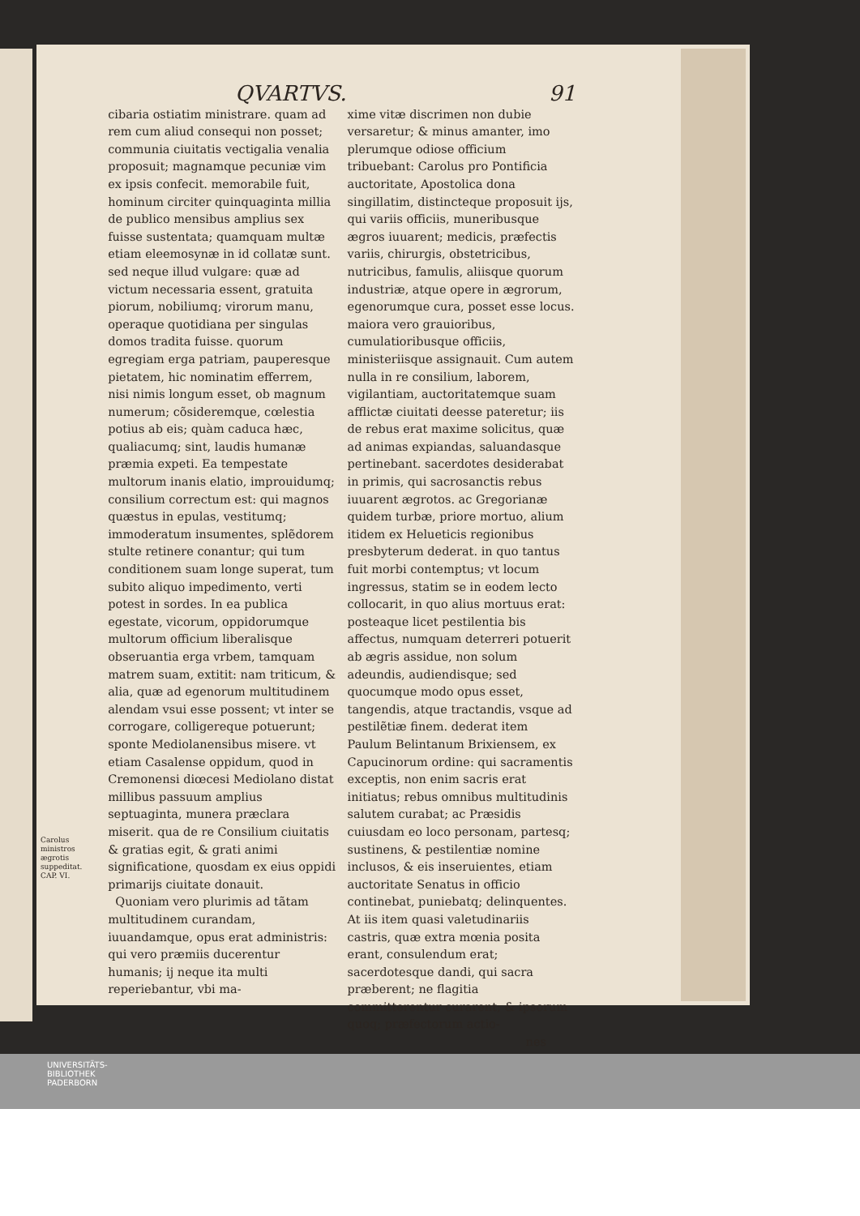QVARTVS. 91
Carolus ministros ægrotis suppeditat.
CAP. VI.
cibaria ostiatim ministrare. quam ad rem cum aliud consequi non posset; communia ciuitatis vectigalia venalia proposuit; magnamque pecuniæ vim ex ipsis confecit. memorabile fuit, hominum circiter quinquaginta millia de publico mensibus amplius sex fuisse sustentata; quamquam multæ etiam eleemosynæ in id collatæ sunt. sed neque illud vulgare: quæ ad victum necessaria essent, gratuita piorum, nobiliumq; virorum manu, operaque quotidiana per singulas domos tradita fuisse. quorum egregiam erga patriam, pauperesque pietatem, hic nominatim efferrem, nisi nimis longum esset, ob magnum numerum; cõsideremque, cœlestia potius ab eis; quàm caduca hæc, qualiacumq; sint, laudis humanæ præmia expeti. Ea tempestate multorum inanis elatio, improuidumq; consilium correctum est: qui magnos quæstus in epulas, vestitumq; immoderatum insumentes, splẽdorem stulte retinere conantur; qui tum conditionem suam longe superat, tum subito aliquo impedimento, verti potest in sordes. In ea publica egestate, vicorum, oppidorumque multorum officium liberalisque obseruantia erga vrbem, tamquam matrem suam, extitit: nam triticum, & alia, quæ ad egenorum multitudinem alendam vsui esse possent; vt inter se corrogare, colligereque potuerunt; sponte Mediolanensibus misere. vt etiam Casalense oppidum, quod in Cremonensi diœcesi Mediolano distat millibus passuum amplius septuaginta, munera præclara miserit. qua de re Consilium ciuitatis & gratias egit, & grati animi significatione, quosdam ex eius oppidi primarijs ciuitate donauit.
Quoniam vero plurimis ad tãtam multitudinem curandam, iuuandamque, opus erat administris: qui vero præmiis ducerentur humanis; ij neque ita multi reperiebantur, vbi ma-
xime vitæ discrimen non dubie versaretur; & minus amanter, imo plerumque odiose officium tribuebant: Carolus pro Pontificia auctoritate, Apostolica dona singillatim, distincteque proposuit ijs, qui variis officiis, muneribusque ægros iuuarent; medicis, præfectis variis, chirurgis, obstetricibus, nutricibus, famulis, aliisque quorum industriæ, atque opere in ægrorum, egenorumque cura, posset esse locus. maiora vero grauioribus, cumulatioribusque officiis, ministeriisque assignauit. Cum autem nulla in re consilium, laborem, vigilantiam, auctoritatemque suam afflictæ ciuitati deesse pateretur; iis de rebus erat maxime solicitus, quæ ad animas expiandas, saluandasque pertinebant. sacerdotes desiderabat in primis, qui sacrosanctis rebus iuuarent ægrotos. ac Gregorianæ quidem turbæ, priore mortuo, alium itidem ex Helueticis regionibus presbyterum dederat. in quo tantus fuit morbi contemptus; vt locum ingressus, statim se in eodem lecto collocarit, in quo alius mortuus erat: posteaque licet pestilentia bis affectus, numquam deterreri potuerit ab ægris assidue, non solum adeundis, audiendisque; sed quocumque modo opus esset, tangendis, atque tractandis, vsque ad pestilẽtiæ finem. dederat item Paulum Belintanum Brixiensem, ex Capucinorum ordine: qui sacramentis exceptis, non enim sacris erat initiatus; rebus omnibus multitudinis salutem curabat; ac Præsidis cuiusdam eo loco personam, partesq; sustinens, & pestilentiæ nomine inclusos, & eis inseruientes, etiam auctoritate Senatus in officio continebat, puniebatq; delinquentes. At iis item quasi valetudinariis castris, quæ extra mœnia posita erant, consulendum erat; sacerdotesque dandi, qui sacra præberent; ne flagitia committerentur curarent; & ipsorum quoq; præfectorum actio-
nes
UNIVERSITÄTS-
BIBLIOTHEK
PADERBORN